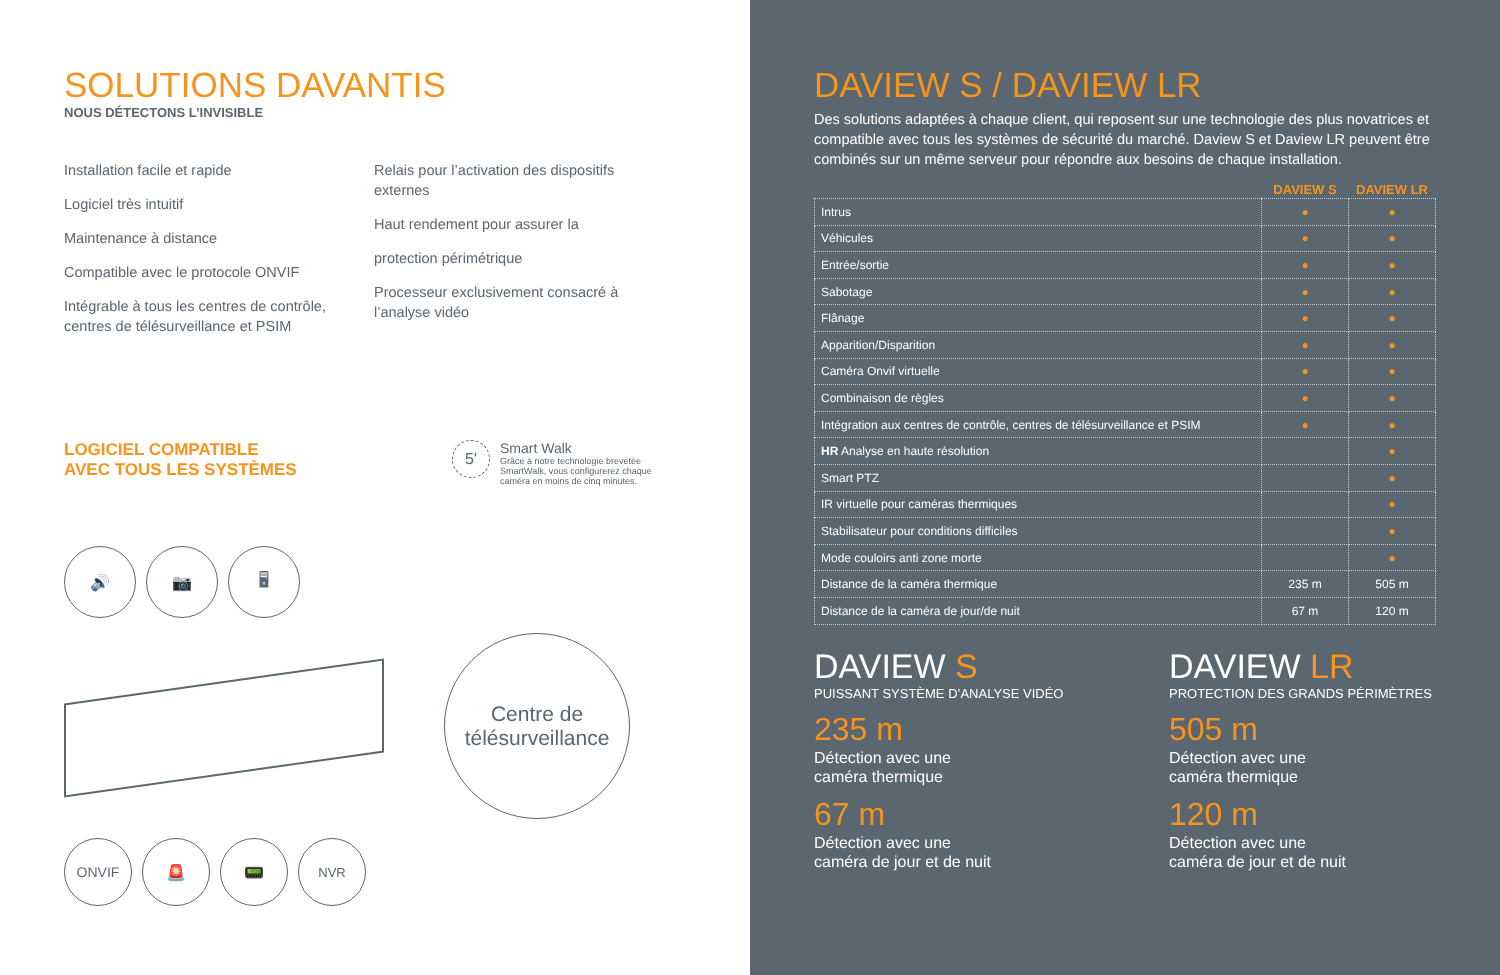SOLUTIONS DAVANTIS
NOUS DÉTECTONS L’INVISIBLE
Installation facile et rapide
Logiciel très intuitif
Maintenance à distance
Compatible avec le protocole ONVIF
Intégrable à tous les centres de contrôle, centres de télésurveillance et PSIM
Relais pour l’activation des dispositifs externes
Haut rendement pour assurer la
protection périmétrique
Processeur exclusivement consacré à l’analyse vidéo
LOGICIEL COMPATIBLE
AVEC TOUS LES SYSTÈMES
5'
Smart Walk
Grâce à notre technologie brevetée SmartWalk, vous configurerez chaque caméra en moins de cinq minutes.
🔊 📷 🖥 ONVIF 🚨 📟 NVR
Centre de
télésurveillance
DAVIEW S / DAVIEW LR
Des solutions adaptées à chaque client, qui reposent sur une technologie des plus novatrices et compatible avec tous les systèmes de sécurité du marché. Daview S et Daview LR peuvent être combinés sur un même serveur pour répondre aux besoins de chaque installation.
| | DAVIEW S | DAVIEW LR |
| --- | --- | --- |
| Intrus | ● | ● |
| Véhicules | ● | ● |
| Entrée/sortie | ● | ● |
| Sabotage | ● | ● |
| Flânage | ● | ● |
| Apparition/Disparition | ● | ● |
| Caméra Onvif virtuelle | ● | ● |
| Combinaison de règles | ● | ● |
| Intégration aux centres de contrôle, centres de télésurveillance et PSIM | ● | ● |
| HR Analyse en haute résolution | | ● |
| Smart PTZ | | ● |
| IR virtuelle pour caméras thermiques | | ● |
| Stabilisateur pour conditions difficiles | | ● |
| Mode couloirs anti zone morte | | ● |
| Distance de la caméra thermique | 235 m | 505 m |
| Distance de la caméra de jour/de nuit | 67 m | 120 m |
DAVIEW S
PUISSANT SYSTÈME D’ANALYSE VIDÉO
235 m
Détection avec une
caméra thermique
67 m
Détection avec une
caméra de jour et de nuit
DAVIEW LR
PROTECTION DES GRANDS PÉRIMÈTRES
505 m
Détection avec une
caméra thermique
120 m
Détection avec une
caméra de jour et de nuit